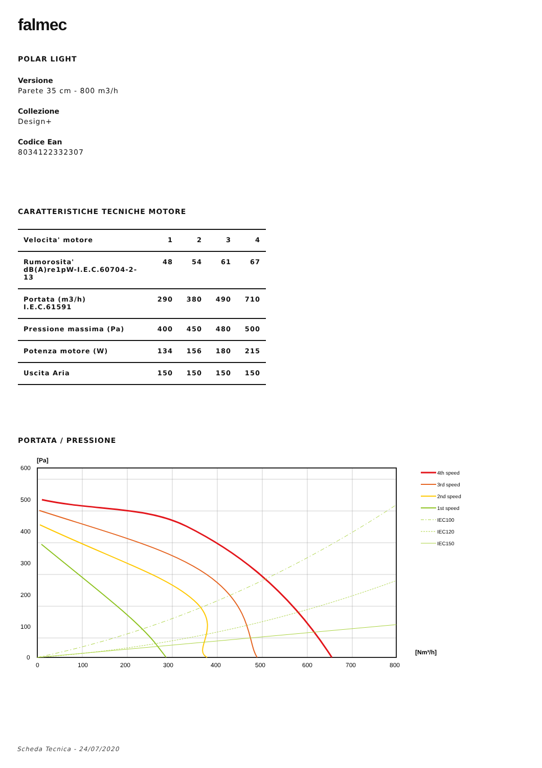falmec
POLAR LIGHT
Versione
Parete 35 cm - 800 m3/h
Collezione
Design+
Codice Ean
8034122332307
CARATTERISTICHE TECNICHE MOTORE
| Velocita' motore | 1 | 2 | 3 | 4 |
| Rumorosita' dB(A)re1pW-I.E.C.60704-2-13 | 48 | 54 | 61 | 67 |
| Portata (m3/h) I.E.C.61591 | 290 | 380 | 490 | 710 |
| Pressione massima (Pa) | 400 | 450 | 480 | 500 |
| Potenza motore (W) | 134 | 156 | 180 | 215 |
| Uscita Aria | 150 | 150 | 150 | 150 |
PORTATA / PRESSIONE
[Pa]
600
500
400
300
200
100
0
0
100
200
300
400
500
600
700
800
[Nm³/h]
4th speed
3rd speed
2nd speed
1st speed
IEC100
IEC120
IEC150
Scheda Tecnica - 24/07/2020